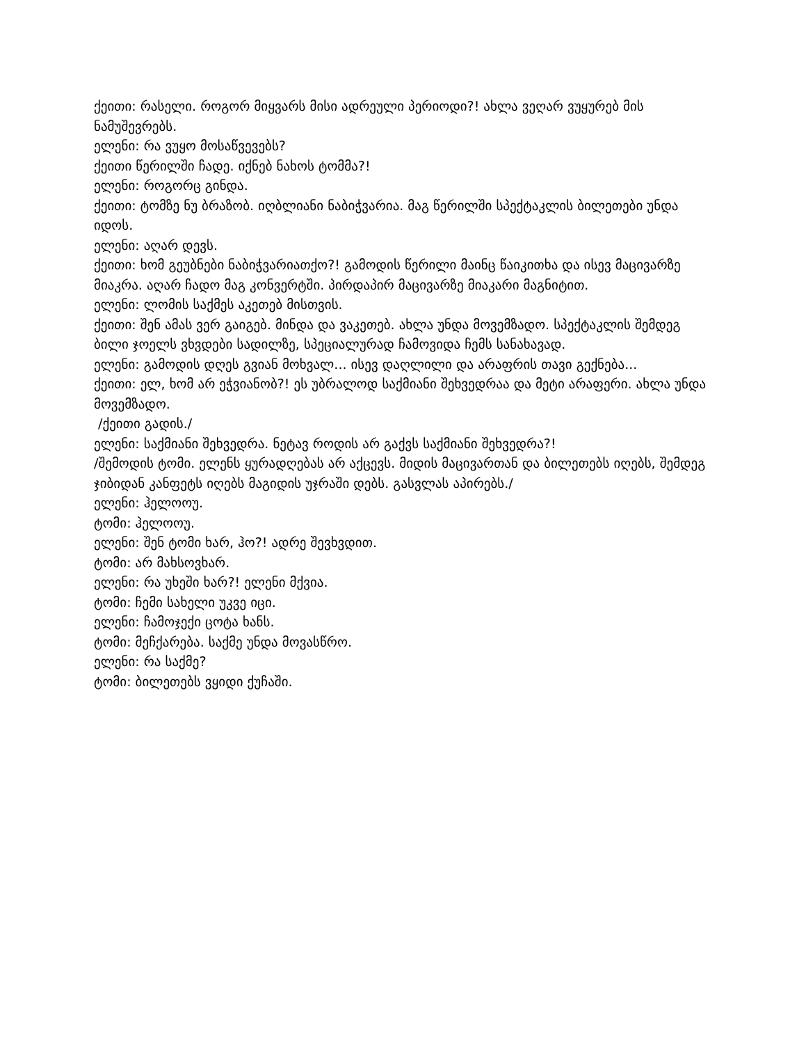ქეითი: რასელი. როგორ მიყვარს მისი ადრეული პერიოდი?! ახლა ვეღარ ვუყურებ მის ნამუშევრებს.
ელენი: რა ვუყო მოსაწვევებს?
ქეითი წერილში ჩადე. იქნებ ნახოს ტომმა?!
ელენი: როგორც გინდა.
ქეითი: ტომზე ნუ ბრაზობ. იღბლიანი ნაბიჭვარია. მაგ წერილში სპექტაკლის ბილეთები უნდა იდოს.
ელენი: აღარ დევს.
ქეითი: ხომ გეუბნები ნაბიჭვარიათქო?! გამოდის წერილი მაინც წაიკითხა და ისევ მაცივარზე მიაკრა. აღარ ჩადო მაგ კონვერტში. პირდაპირ მაცივარზე მიაკარი მაგნიტით.
ელენი: ლომის საქმეს აკეთებ მისთვის.
ქეითი: შენ ამას ვერ გაიგებ. მინდა და ვაკეთებ. ახლა უნდა მოვემზადო. სპექტაკლის შემდეგ ბილი ჯოელს ვხვდები სადილზე, სპეციალურად ჩამოვიდა ჩემს სანახავად.
ელენი: გამოდის დღეს გვიან მოხვალ... ისევ დაღლილი და არაფრის თავი გექნება...
ქეითი: ელ, ხომ არ ეჭვიანობ?! ეს უბრალოდ საქმიანი შეხვედრაა და მეტი არაფერი. ახლა უნდა მოვემზადო.
/ქეითი გადის./
ელენი: საქმიანი შეხვედრა. ნეტავ როდის არ გაქვს საქმიანი შეხვედრა?!
/შემოდის ტომი. ელენს ყურადღებას არ აქცევს. მიდის მაცივართან და ბილეთებს იღებს, შემდეგ ჯიბიდან კანფეტს იღებს მაგიდის უჯრაში დებს. გასვლას აპირებს./
ელენი: ჰელოოუ.
ტომი: ჰელოოუ.
ელენი: შენ ტომი ხარ, ჰო?! ადრე შევხვდით.
ტომი: არ მახსოვხარ.
ელენი: რა უხეში ხარ?! ელენი მქვია.
ტომი: ჩემი სახელი უკვე იცი.
ელენი: ჩამოჯექი ცოტა ხანს.
ტომი: მეჩქარება. საქმე უნდა მოვასწრო.
ელენი: რა საქმე?
ტომი: ბილეთებს ვყიდი ქუჩაში.